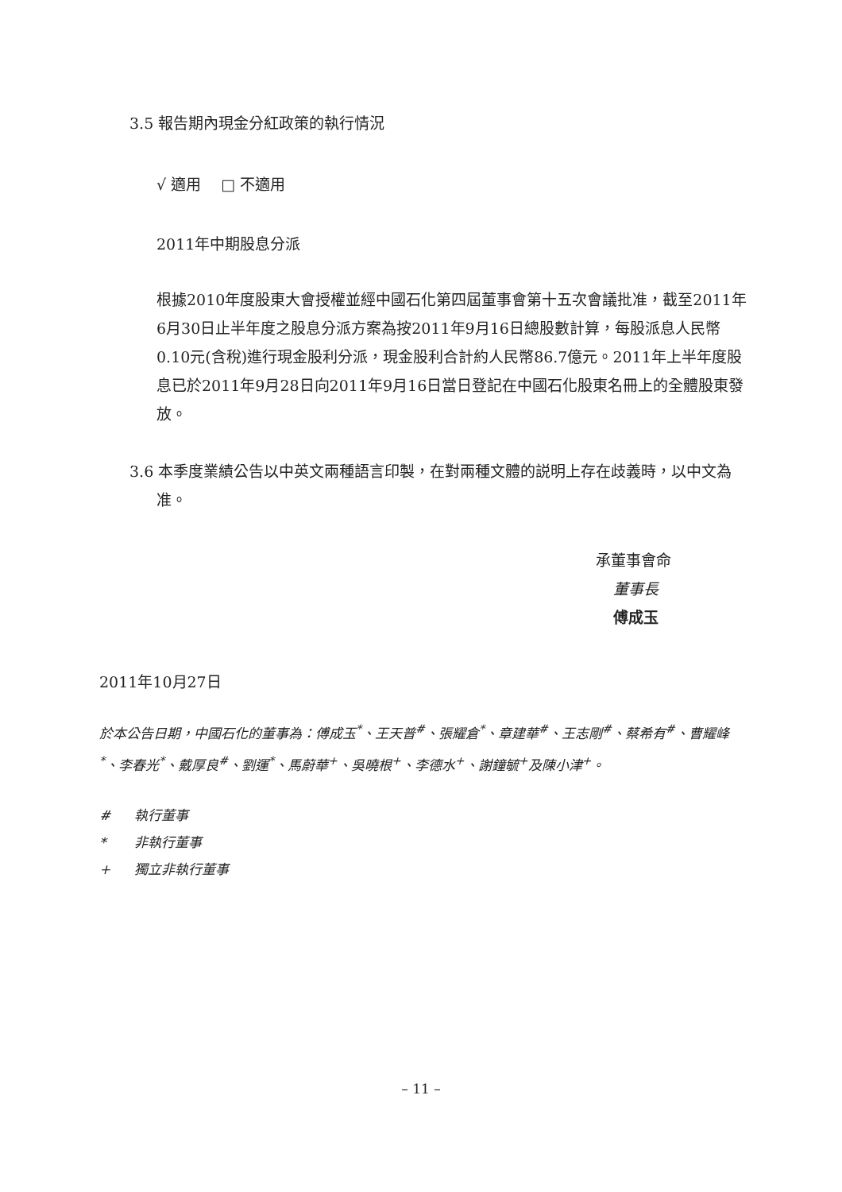3.5 報告期內現金分紅政策的執行情況
√ 適用　 □ 不適用
2011年中期股息分派
根據2010年度股東大會授權並經中國石化第四屆董事會第十五次會議批准，截至2011年6月30日止半年度之股息分派方案為按2011年9月16日總股數計算，每股派息人民幣0.10元(含稅)進行現金股利分派，現金股利合計約人民幣86.7億元。2011年上半年度股息已於2011年9月28日向2011年9月16日當日登記在中國石化股東名冊上的全體股東發放。
3.6 本季度業績公告以中英文兩種語言印製，在對兩種文體的説明上存在歧義時，以中文為准。
承董事會命
董事長
傅成玉
2011年10月27日
於本公告日期，中國石化的董事為：傅成玉<sup>*</sup>、王天普<sup>#</sup>、張耀倉<sup>*</sup>、章建華<sup>#</sup>、王志剛<sup>#</sup>、蔡希有<sup>#</sup>、曹耀峰<sup>*</sup>、李春光<sup>*</sup>、戴厚良<sup>#</sup>、劉運<sup>*</sup>、馬蔚華<sup>+</sup>、吳曉根<sup>+</sup>、李德水<sup>+</sup>、謝鐘毓<sup>+</sup>及陳小津<sup>+</sup>。
| # | 執行董事 |
| * | 非執行董事 |
| + | 獨立非執行董事 |
– 11 –